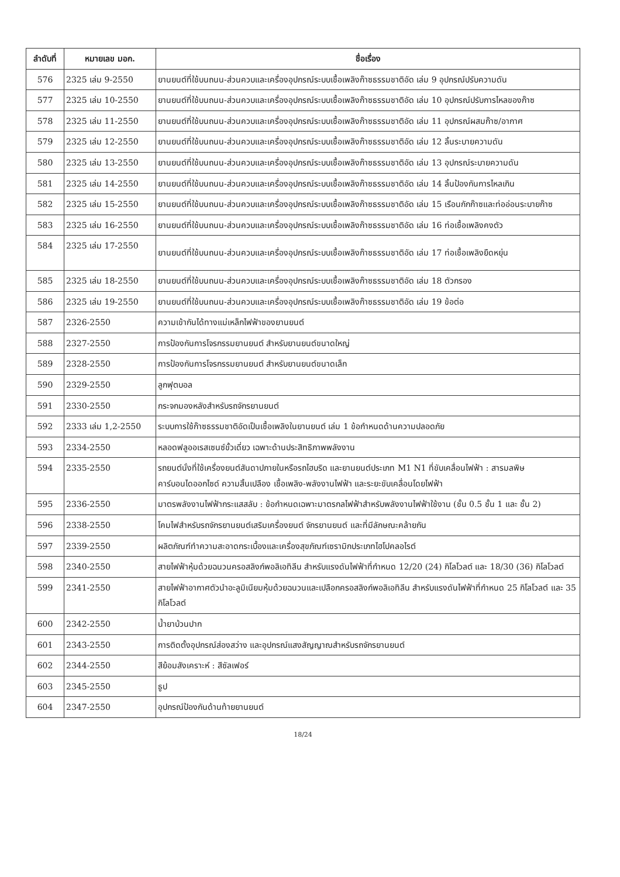| ลำดับที่ | หมายเลข มอก. | ชื่อเรื่อง |
| --- | --- | --- |
| 576 | 2325 เล่ม 9-2550 | ยานยนต์ที่ใช้บนถนน-ส่วนควบและเครื่องอุปกรณ์ระบบเชื้อเพลิงก๊าซธรรมชาติอัด เล่ม 9 อุปกรณ์ปรับความดัน |
| 577 | 2325 เล่ม 10-2550 | ยานยนต์ที่ใช้บนถนน-ส่วนควบและเครื่องอุปกรณ์ระบบเชื้อเพลิงก๊าซธรรมชาติอัด เล่ม 10 อุปกรณ์ปรับการไหลของก๊าซ |
| 578 | 2325 เล่ม 11-2550 | ยานยนต์ที่ใช้บนถนน-ส่วนควบและเครื่องอุปกรณ์ระบบเชื้อเพลิงก๊าซธรรมชาติอัด เล่ม 11 อุปกรณ์ผสมก๊าซ/อากาศ |
| 579 | 2325 เล่ม 12-2550 | ยานยนต์ที่ใช้บนถนน-ส่วนควบและเครื่องอุปกรณ์ระบบเชื้อเพลิงก๊าซธรรมชาติอัด เล่ม 12 ลิ้นระบายความดัน |
| 580 | 2325 เล่ม 13-2550 | ยานยนต์ที่ใช้บนถนน-ส่วนควบและเครื่องอุปกรณ์ระบบเชื้อเพลิงก๊าซธรรมชาติอัด เล่ม 13 อุปกรณ์ระบายความดัน |
| 581 | 2325 เล่ม 14-2550 | ยานยนต์ที่ใช้บนถนน-ส่วนควบและเครื่องอุปกรณ์ระบบเชื้อเพลิงก๊าซธรรมชาติอัด เล่ม 14 ลิ้นป้องกันการไหลเกิน |
| 582 | 2325 เล่ม 15-2550 | ยานยนต์ที่ใช้บนถนน-ส่วนควบและเครื่องอุปกรณ์ระบบเชื้อเพลิงก๊าซธรรมชาติอัด เล่ม 15 เรือนกักก๊าซและท่ออ่อนระบายก๊าซ |
| 583 | 2325 เล่ม 16-2550 | ยานยนต์ที่ใช้บนถนน-ส่วนควบและเครื่องอุปกรณ์ระบบเชื้อเพลิงก๊าซธรรมชาติอัด เล่ม 16 ท่อเชื้อเพลิงคงตัว |
| 584 | 2325 เล่ม 17-2550 | ยานยนต์ที่ใช้บนถนน-ส่วนควบและเครื่องอุปกรณ์ระบบเชื้อเพลิงก๊าซธรรมชาติอัด เล่ม 17 ท่อเชื้อเพลิงยืดหยุ่น |
| 585 | 2325 เล่ม 18-2550 | ยานยนต์ที่ใช้บนถนน-ส่วนควบและเครื่องอุปกรณ์ระบบเชื้อเพลิงก๊าซธรรมชาติอัด เล่ม 18 ตัวกรอง |
| 586 | 2325 เล่ม 19-2550 | ยานยนต์ที่ใช้บนถนน-ส่วนควบและเครื่องอุปกรณ์ระบบเชื้อเพลิงก๊าซธรรมชาติอัด เล่ม 19 ข้อต่อ |
| 587 | 2326-2550 | ความเข้ากันได้ทางแม่เหล็กไฟฟ้าของยานยนต์ |
| 588 | 2327-2550 | การป้องกันการโจรกรรมยานยนต์ สำหรับยานยนต์ขนาดใหญ่ |
| 589 | 2328-2550 | การป้องกันการโจรกรรมยานยนต์ สำหรับยานยนต์ขนาดเล็ก |
| 590 | 2329-2550 | ลูกฟุตบอล |
| 591 | 2330-2550 | กระจกมองหลังสำหรับรถจักรยานยนต์ |
| 592 | 2333 เล่ม 1,2-2550 | ระบบการใช้ก๊าซธรรมชาติอัดเป็นเชื้อเพลิงในยานยนต์ เล่ม 1 ข้อกำหนดด้านความปลอดภัย |
| 593 | 2334-2550 | หลอดฟลูออเรสเซนซ์ขั้วเดี่ยว เฉพาะด้านประสิทธิภาพพลังงาน |
| 594 | 2335-2550 | รถยนต์นั่งที่ใช้เครื่องยนต์สันดาปภายในหรือรถไฮบริด และยานยนต์ประเภท M1 N1 ที่ขับเคลื่อนไฟฟ้า : สารมลพิษคาร์บอนไดออกไซด์ ความสิ้นเปลือง เชื้อเพลิง-พลังงานไฟฟ้า และระยะขับเคลื่อนโดยไฟฟ้า |
| 595 | 2336-2550 | มาตรพลังงานไฟฟ้ากระแสสลับ : ข้อกำหนดเฉพาะมาตรกลไฟฟ้าสำหรับพลังงานไฟฟ้าใช้งาน (ชั้น 0.5 ชั้น 1 และ ชั้น 2) |
| 596 | 2338-2550 | โคมไฟสำหรับรถจักรยานยนต์เสริมเครื่องยนต์ จักรยานยนต์ และที่มีลักษณะคล้ายกัน |
| 597 | 2339-2550 | ผลิตภัณฑ์ทำความสะอาดกระเบื้องและเครื่องสุขภัณฑ์เซรามิกประเภทไฮโปคลอไรต์ |
| 598 | 2340-2550 | สายไฟฟ้าหุ้มด้วยฉนวนครอสลิงก์พอลิเอทิลีน สำหรับแรงดันไฟฟ้าที่กำหนด 12/20 (24) กิโลโวลต์ และ 18/30 (36) กิโลโวลต์ |
| 599 | 2341-2550 | สายไฟฟ้าอากาศตัวนำอะลูมิเนียมหุ้มด้วยฉนวนและเปลือกครอสลิงก์พอลิเอทิลีน สำหรับแรงดันไฟฟ้าที่กำหนด 25 กิโลโวลต์ และ 35 กิโลโวลต์ |
| 600 | 2342-2550 | น้ำยาบ้วนปาก |
| 601 | 2343-2550 | การติดตั้งอุปกรณ์ส่องสว่าง และอุปกรณ์แสงสัญญาณสำหรับรถจักรยานยนต์ |
| 602 | 2344-2550 | สีย้อมสังเคราะห์ : สีซัลเฟอร์ |
| 603 | 2345-2550 | ธูป |
| 604 | 2347-2550 | อุปกรณ์ป้องกันด้านท้ายยานยนต์ |
18/24